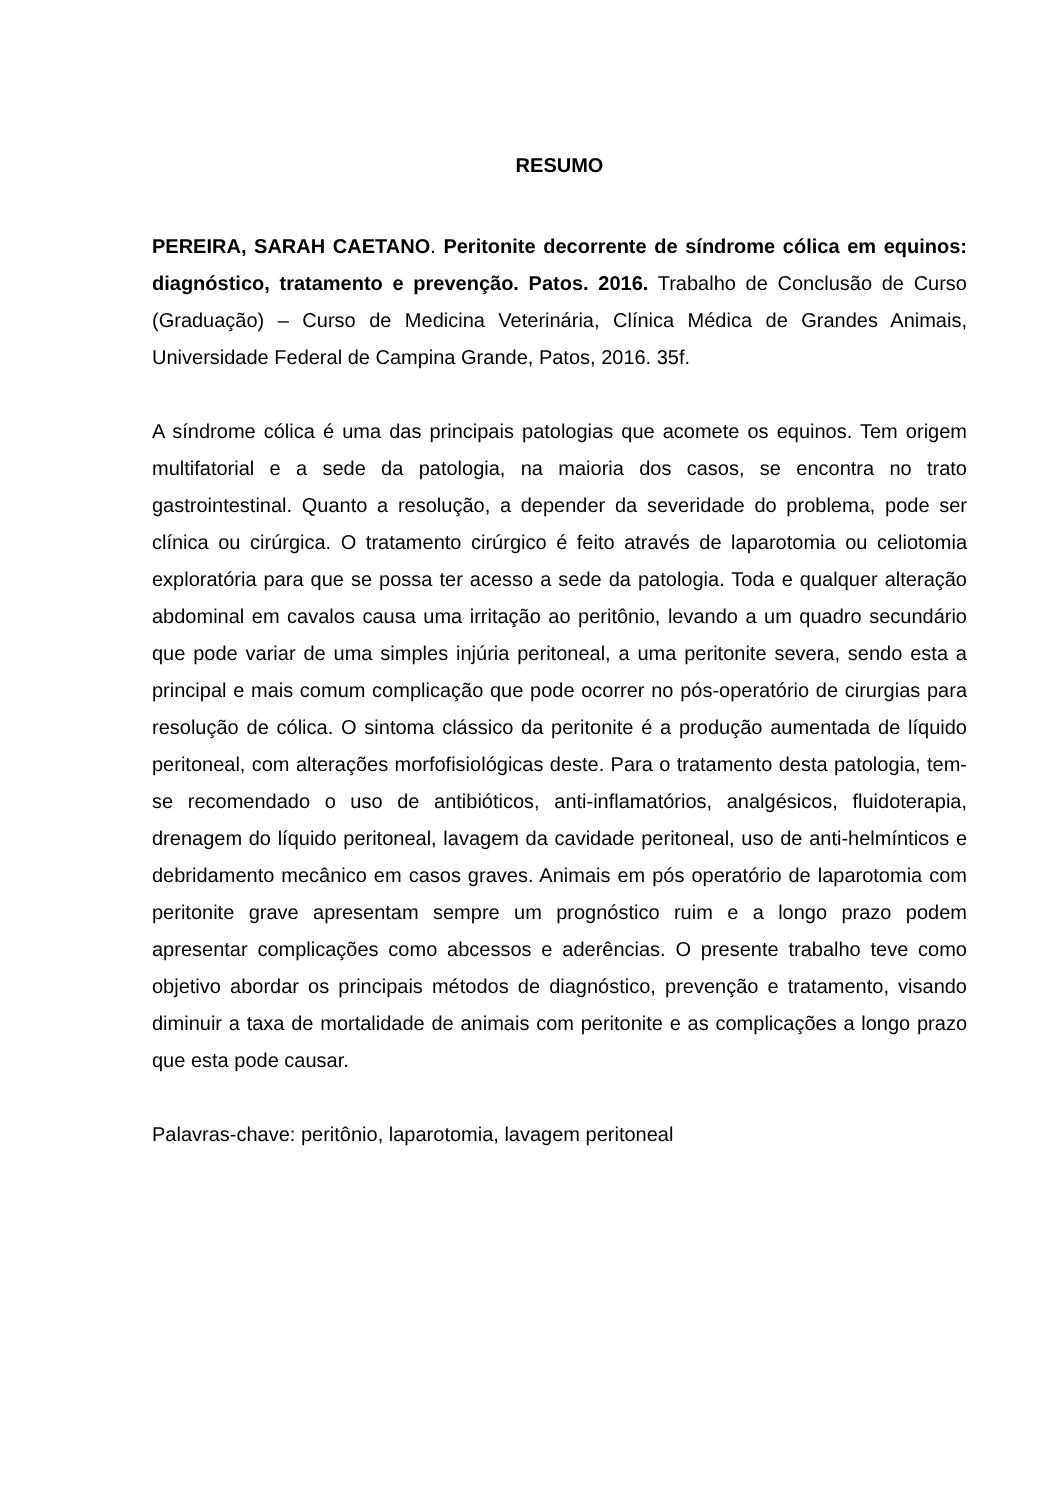RESUMO
PEREIRA, SARAH CAETANO. Peritonite decorrente de síndrome cólica em equinos: diagnóstico, tratamento e prevenção. Patos. 2016. Trabalho de Conclusão de Curso (Graduação) – Curso de Medicina Veterinária, Clínica Médica de Grandes Animais, Universidade Federal de Campina Grande, Patos, 2016. 35f.
A síndrome cólica é uma das principais patologias que acomete os equinos. Tem origem multifatorial e a sede da patologia, na maioria dos casos, se encontra no trato gastrointestinal. Quanto a resolução, a depender da severidade do problema, pode ser clínica ou cirúrgica. O tratamento cirúrgico é feito através de laparotomia ou celiotomia exploratória para que se possa ter acesso a sede da patologia. Toda e qualquer alteração abdominal em cavalos causa uma irritação ao peritônio, levando a um quadro secundário que pode variar de uma simples injúria peritoneal, a uma peritonite severa, sendo esta a principal e mais comum complicação que pode ocorrer no pós-operatório de cirurgias para resolução de cólica. O sintoma clássico da peritonite é a produção aumentada de líquido peritoneal, com alterações morfofisiológicas deste. Para o tratamento desta patologia, tem-se recomendado o uso de antibióticos, anti-inflamatórios, analgésicos, fluidoterapia, drenagem do líquido peritoneal, lavagem da cavidade peritoneal, uso de anti-helmínticos e debridamento mecânico em casos graves. Animais em pós operatório de laparotomia com peritonite grave apresentam sempre um prognóstico ruim e a longo prazo podem apresentar complicações como abcessos e aderências. O presente trabalho teve como objetivo abordar os principais métodos de diagnóstico, prevenção e tratamento, visando diminuir a taxa de mortalidade de animais com peritonite e as complicações a longo prazo que esta pode causar.
Palavras-chave: peritônio, laparotomia, lavagem peritoneal